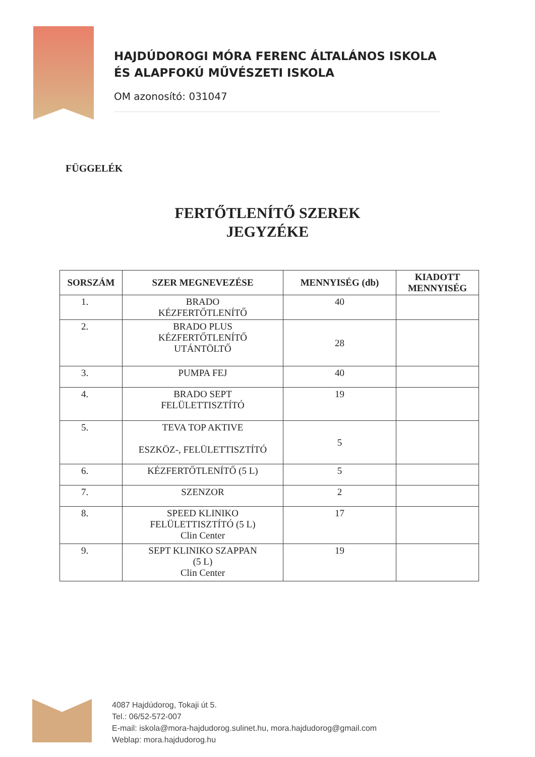HAJDÚDOROGI MÓRA FERENC ÁLTALÁNOS ISKOLA
ÉS ALAPFOKÚ MŰVÉSZETI ISKOLA
OM azonosító: 031047
FÜGGELÉK
FERTŐTLENÍTŐ SZEREK
JEGYZÉKE
| SORSZÁM | SZER MEGNEVEZÉSE | MENNYISÉG (db) | KIADOTT MENNYISÉG |
| --- | --- | --- | --- |
| 1. | BRADO KÉZFERTŐTLENÍTŐ | 40 | |
| 2. | BRADO PLUS KÉZFERTŐTLENÍTŐ UTÁNTÖLTŐ | 28 | |
| 3. | PUMPA FEJ | 40 | |
| 4. | BRADO SEPT FELÜLETTISZTÍTÓ | 19 | |
| 5. | TEVA TOP AKTIVE ESZKÖZ-, FELÜLETTISZTÍTÓ | 5 | |
| 6. | KÉZFERTŐTLENÍTŐ (5 L) | 5 | |
| 7. | SZENZOR | 2 | |
| 8. | SPEED KLINIKO FELÜLETTISZTÍTÓ (5 L) Clin Center | 17 | |
| 9. | SEPT KLINIKO SZAPPAN (5 L) Clin Center | 19 | |
4087 Hajdúdorog, Tokaji út 5.
Tel.: 06/52-572-007
E-mail: iskola@mora-hajdudorog.sulinet.hu, mora.hajdudorog@gmail.com
Weblap: mora.hajdudorog.hu